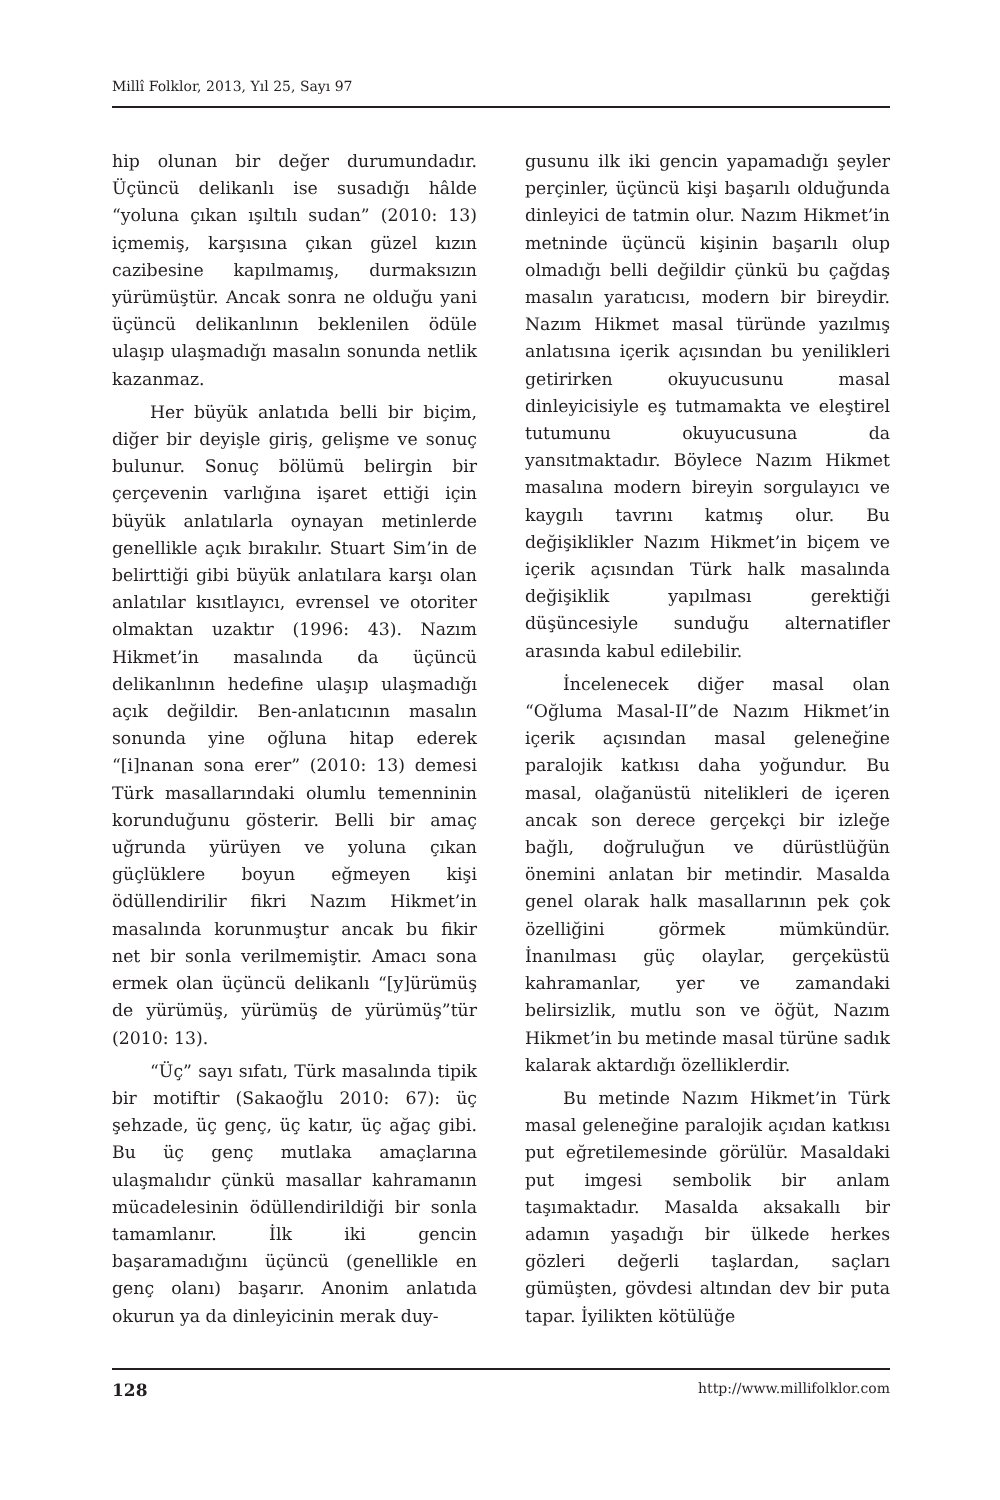Millî Folklor, 2013, Yıl 25, Sayı 97
hip olunan bir değer durumundadır. Üçüncü delikanlı ise susadığı hâlde “yoluna çıkan ışıltılı sudan” (2010: 13) içmemiş, karşısına çıkan güzel kızın cazibesine kapılmamış, durmaksızın yürümüştür. Ancak sonra ne olduğu yani üçüncü delikanlının beklenilen ödüle ulaşıp ulaşmadığı masalın sonunda netlik kazanmaz.
Her büyük anlatıda belli bir biçim, diğer bir deyişle giriş, gelişme ve sonuç bulunur. Sonuç bölümü belirgin bir çerçevenin varlığına işaret ettiği için büyük anlatılarla oynayan metinlerde genellikle açık bırakılır. Stuart Sim’in de belirttiği gibi büyük anlatılara karşı olan anlatılar kısıtlayıcı, evrensel ve otoriter olmaktan uzaktır (1996: 43). Nazım Hikmet’in masalında da üçüncü delikanlının hedefine ulaşıp ulaşmadığı açık değildir. Ben-anlatıcının masalın sonunda yine oğluna hitap ederek “[i]nanan sona erer” (2010: 13) demesi Türk masallarındaki olumlu temenninin korunduğunu gösterir. Belli bir amaç uğrunda yürüyen ve yoluna çıkan güçlüklere boyun eğmeyen kişi ödüllendirilir fikri Nazım Hikmet’in masalında korunmuştur ancak bu fikir net bir sonla verilmemiştir. Amacı sona ermek olan üçüncü delikanlı “[y]ürümüş de yürümüş, yürümüş de yürümüş”tür (2010: 13).
“Üç” sayı sıfatı, Türk masalında tipik bir motiftir (Sakaoğlu 2010: 67): üç şehzade, üç genç, üç katır, üç ağaç gibi. Bu üç genç mutlaka amaçlarına ulaşmalıdır çünkü masallar kahramanın mücadelesinin ödüllendirildiği bir sonla tamamlanır. İlk iki gencin başaramadığını üçüncü (genellikle en genç olanı) başarır. Anonim anlatıda okurun ya da dinleyicinin merak duy-
gusunu ilk iki gencin yapamadığı şeyler perçinler, üçüncü kişi başarılı olduğunda dinleyici de tatmin olur. Nazım Hikmet’in metninde üçüncü kişinin başarılı olup olmadığı belli değildir çünkü bu çağdaş masalın yaratıcısı, modern bir bireydir. Nazım Hikmet masal türünde yazılmış anlatısına içerik açısından bu yenilikleri getirirken okuyucusunu masal dinleyicisiyle eş tutmamakta ve eleştirel tutumunu okuyucusuna da yansıtmaktadır. Böylece Nazım Hikmet masalına modern bireyin sorgulayıcı ve kaygılı tavrını katmış olur. Bu değişiklikler Nazım Hikmet’in biçem ve içerik açısından Türk halk masalında değişiklik yapılması gerektiği düşüncesiyle sunduğu alternatifler arasında kabul edilebilir.
İncelenecek diğer masal olan “Oğluma Masal-II”de Nazım Hikmet’in içerik açısından masal geleneğine paralojik katkısı daha yoğundur. Bu masal, olağanüstü nitelikleri de içeren ancak son derece gerçekçi bir izleğe bağlı, doğruluğun ve dürüstlüğün önemini anlatan bir metindir. Masalda genel olarak halk masallarının pek çok özelliğini görmek mümkündür. İnanılması güç olaylar, gerçeküstü kahramanlar, yer ve zamandaki belirsizlik, mutlu son ve öğüt, Nazım Hikmet’in bu metinde masal türüne sadık kalarak aktardığı özelliklerdir.
Bu metinde Nazım Hikmet’in Türk masal geleneğine paralojik açıdan katkısı put eğretilemesinde görülür. Masaldaki put imgesi sembolik bir anlam taşımaktadır. Masalda aksakallı bir adamın yaşadığı bir ülkede herkes gözleri değerli taşlardan, saçları gümüşten, gövdesi altından dev bir puta tapar. İyilikten kötülüğe
128 http://www.millifolklor.com